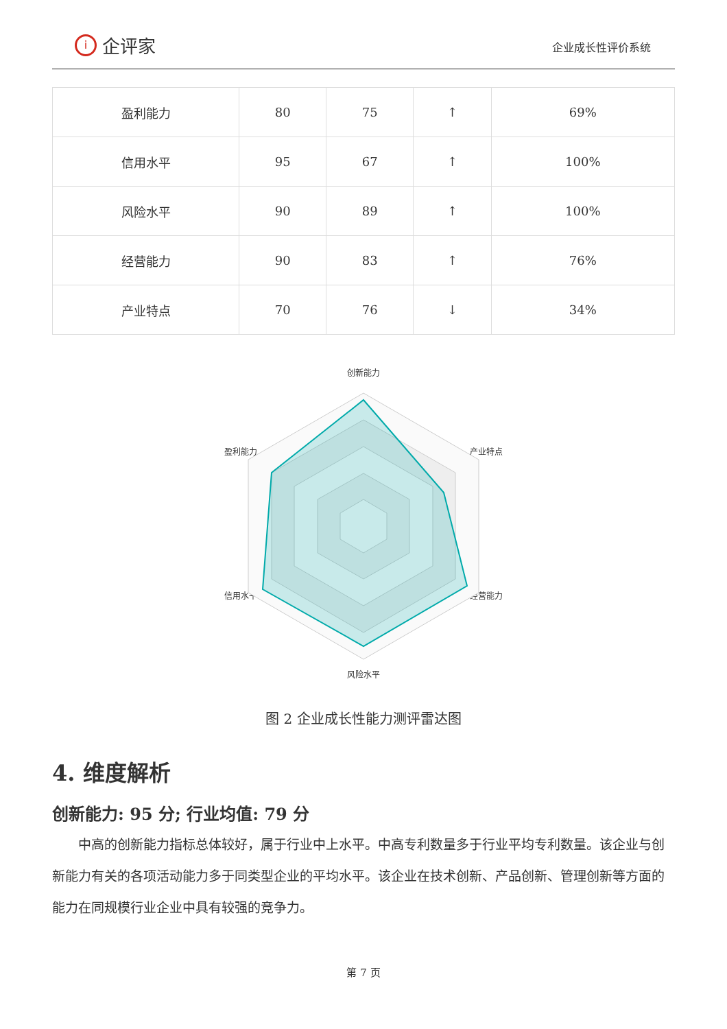i
企评家
企业成长性评价系统
| 盈利能力 | 80 | 75 | ↑ | 69% |
| 信用水平 | 95 | 67 | ↑ | 100% |
| 风险水平 | 90 | 89 | ↑ | 100% |
| 经营能力 | 90 | 83 | ↑ | 76% |
| 产业特点 | 70 | 76 | ↓ | 34% |
创新能力
盈利能力
产业特点
信用水平
经营能力
风险水平
图 2 企业成长性能力测评雷达图
4. 维度解析
创新能力: 95 分; 行业均值: 79 分
中高的创新能力指标总体较好，属于行业中上水平。中高专利数量多于行业平均专利数量。该企业与创新能力有关的各项活动能力多于同类型企业的平均水平。该企业在技术创新、产品创新、管理创新等方面的能力在同规模行业企业中具有较强的竞争力。
第 7 页